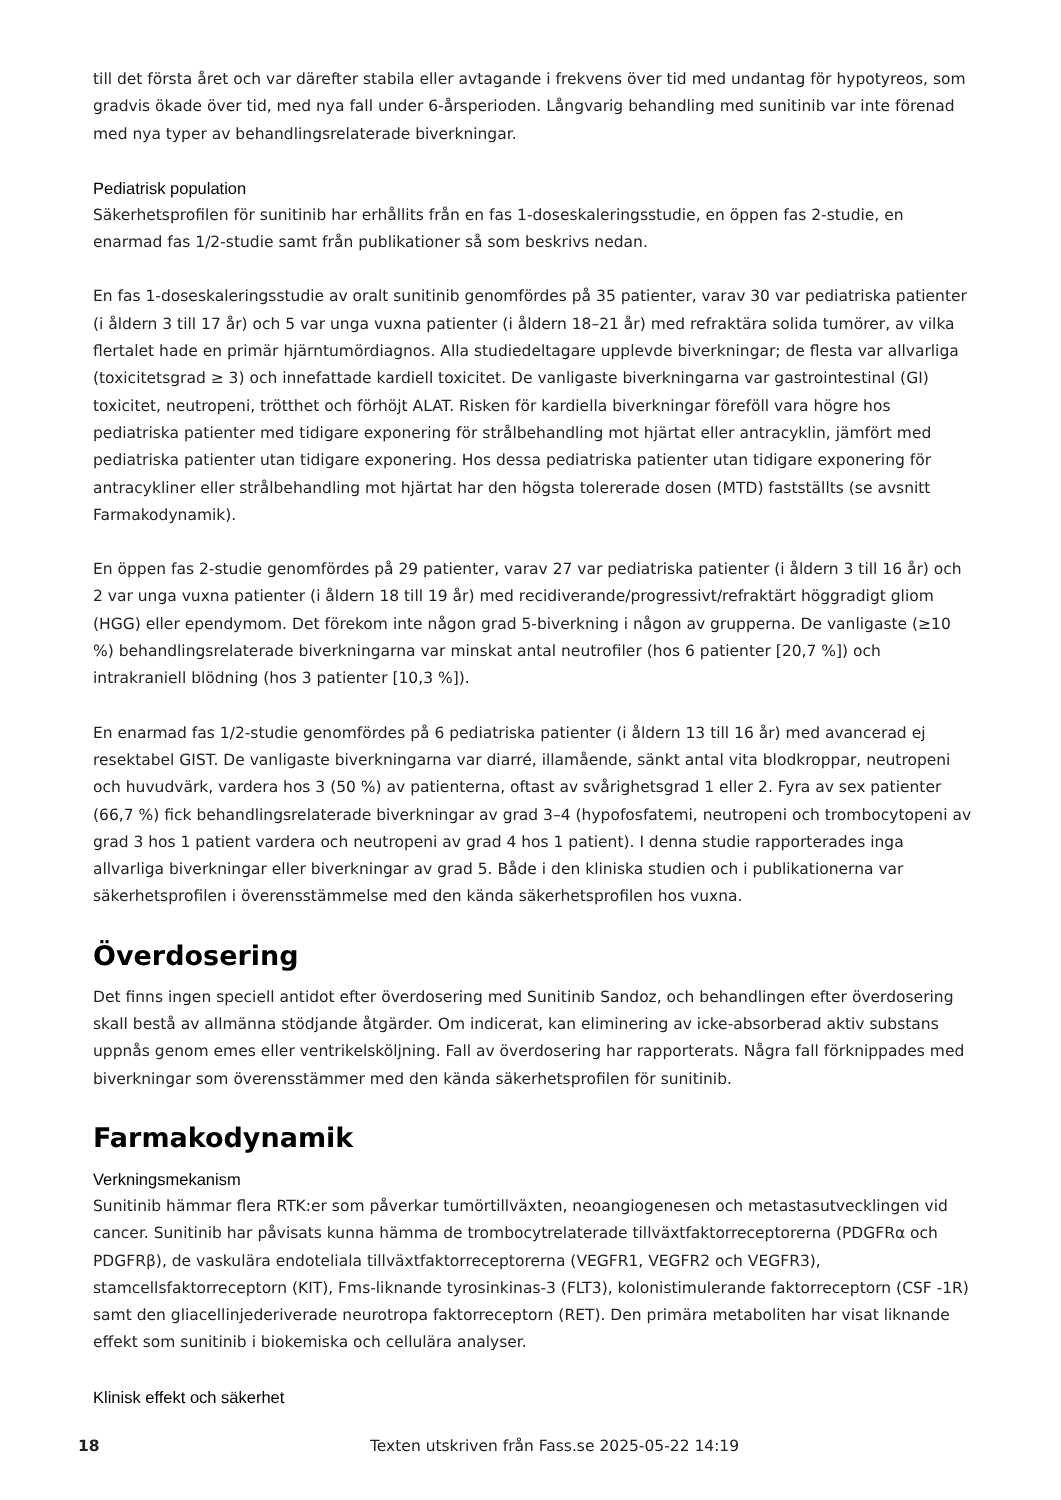till det första året och var därefter stabila eller avtagande i frekvens över tid med undantag för hypotyreos, som gradvis ökade över tid, med nya fall under 6-årsperioden. Långvarig behandling med sunitinib var inte förenad med nya typer av behandlingsrelaterade biverkningar.
Pediatrisk population
Säkerhetsprofilen för sunitinib har erhållits från en fas 1-doseskaleringsstudie, en öppen fas 2-studie, en enarmad fas 1/2-studie samt från publikationer så som beskrivs nedan.
En fas 1-doseskaleringsstudie av oralt sunitinib genomfördes på 35 patienter, varav 30 var pediatriska patienter (i åldern 3 till 17 år) och 5 var unga vuxna patienter (i åldern 18–21 år) med refraktära solida tumörer, av vilka flertalet hade en primär hjärntumördiagnos. Alla studiedeltagare upplevde biverkningar; de flesta var allvarliga (toxicitetsgrad ≥ 3) och innefattade kardiell toxicitet. De vanligaste biverkningarna var gastrointestinal (GI) toxicitet, neutropeni, trötthet och förhöjt ALAT. Risken för kardiella biverkningar föreföll vara högre hos pediatriska patienter med tidigare exponering för strålbehandling mot hjärtat eller antracyklin, jämfört med pediatriska patienter utan tidigare exponering. Hos dessa pediatriska patienter utan tidigare exponering för antracykliner eller strålbehandling mot hjärtat har den högsta tolererade dosen (MTD) fastställts (se avsnitt Farmakodynamik).
En öppen fas 2-studie genomfördes på 29 patienter, varav 27 var pediatriska patienter (i åldern 3 till 16 år) och 2 var unga vuxna patienter (i åldern 18 till 19 år) med recidiverande/progressivt/refraktärt höggradigt gliom (HGG) eller ependymom. Det förekom inte någon grad 5-biverkning i någon av grupperna. De vanligaste (≥10 %) behandlingsrelaterade biverkningarna var minskat antal neutrofiler (hos 6 patienter [20,7 %]) och intrakraniell blödning (hos 3 patienter [10,3 %]).
En enarmad fas 1/2-studie genomfördes på 6 pediatriska patienter (i åldern 13 till 16 år) med avancerad ej resektabel GIST. De vanligaste biverkningarna var diarré, illamående, sänkt antal vita blodkroppar, neutropeni och huvudvärk, vardera hos 3 (50 %) av patienterna, oftast av svårighetsgrad 1 eller 2. Fyra av sex patienter (66,7 %) fick behandlingsrelaterade biverkningar av grad 3–4 (hypofosfatemi, neutropeni och trombocytopeni av grad 3 hos 1 patient vardera och neutropeni av grad 4 hos 1 patient). I denna studie rapporterades inga allvarliga biverkningar eller biverkningar av grad 5. Både i den kliniska studien och i publikationerna var säkerhetsprofilen i överensstämmelse med den kända säkerhetsprofilen hos vuxna.
Överdosering
Det finns ingen speciell antidot efter överdosering med Sunitinib Sandoz, och behandlingen efter överdosering skall bestå av allmänna stödjande åtgärder. Om indicerat, kan eliminering av icke-absorberad aktiv substans uppnås genom emes eller ventrikelsköljning. Fall av överdosering har rapporterats. Några fall förknippades med biverkningar som överensstämmer med den kända säkerhetsprofilen för sunitinib.
Farmakodynamik
Verkningsmekanism
Sunitinib hämmar flera RTK:er som påverkar tumörtillväxten, neoangiogenesen och metastasutvecklingen vid cancer. Sunitinib har påvisats kunna hämma de trombocytrelaterade tillväxtfaktorreceptorerna (PDGFRα och PDGFRβ), de vaskulära endoteliala tillväxtfaktorreceptorerna (VEGFR1, VEGFR2 och VEGFR3), stamcellsfaktorreceptorn (KIT), Fms-liknande tyrosinkinas-3 (FLT3), kolonistimulerande faktorreceptorn (CSF -1R) samt den gliacellinjederiverade neurotropa faktorreceptorn (RET). Den primära metaboliten har visat liknande effekt som sunitinib i biokemiska och cellulära analyser.
Klinisk effekt och säkerhet
18 Texten utskriven från Fass.se 2025-05-22 14:19